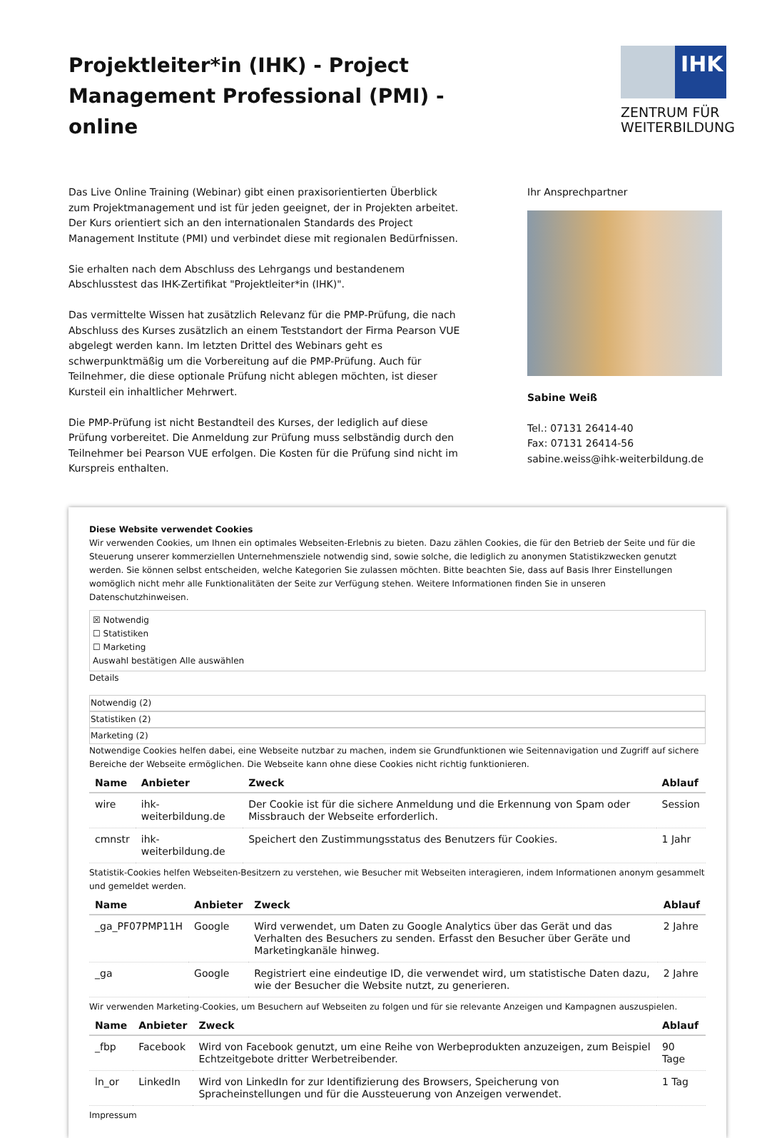Projektleiter*in (IHK) - Project Management Professional (PMI) - online
IHK
ZENTRUM FÜR WEITERBILDUNG
Das Live Online Training (Webinar) gibt einen praxisorientierten Überblick zum Projektmanagement und ist für jeden geeignet, der in Projekten arbeitet. Der Kurs orientiert sich an den internationalen Standards des Project Management Institute (PMI) und verbindet diese mit regionalen Bedürfnissen.
Sie erhalten nach dem Abschluss des Lehrgangs und bestandenem Abschlusstest das IHK-Zertifikat "Projektleiter*in (IHK)".
Das vermittelte Wissen hat zusätzlich Relevanz für die PMP-Prüfung, die nach Abschluss des Kurses zusätzlich an einem Teststandort der Firma Pearson VUE abgelegt werden kann. Im letzten Drittel des Webinars geht es schwerpunktmäßig um die Vorbereitung auf die PMP-Prüfung. Auch für Teilnehmer, die diese optionale Prüfung nicht ablegen möchten, ist dieser Kursteil ein inhaltlicher Mehrwert.
Die PMP-Prüfung ist nicht Bestandteil des Kurses, der lediglich auf diese Prüfung vorbereitet. Die Anmeldung zur Prüfung muss selbständig durch den Teilnehmer bei Pearson VUE erfolgen. Die Kosten für die Prüfung sind nicht im Kurspreis enthalten.
Ihr Ansprechpartner
Sabine Weiß
Tel.: 07131 26414-40
Fax: 07131 26414-56
sabine.weiss@ihk-weiterbildung.de
Diese Website verwendet Cookies
Wir verwenden Cookies, um Ihnen ein optimales Webseiten-Erlebnis zu bieten. Dazu zählen Cookies, die für den Betrieb der Seite und für die Steuerung unserer kommerziellen Unternehmensziele notwendig sind, sowie solche, die lediglich zu anonymen Statistikzwecken genutzt werden. Sie können selbst entscheiden, welche Kategorien Sie zulassen möchten. Bitte beachten Sie, dass auf Basis Ihrer Einstellungen womöglich nicht mehr alle Funktionalitäten der Seite zur Verfügung stehen. Weitere Informationen finden Sie in unseren Datenschutzhinweisen.
☒ Notwendig
☐ Statistiken
☐ Marketing
Auswahl bestätigen Alle auswählen
Details
Notwendig (2)
Statistiken (2)
Marketing (2)
Notwendige Cookies helfen dabei, eine Webseite nutzbar zu machen, indem sie Grundfunktionen wie Seitennavigation und Zugriff auf sichere Bereiche der Webseite ermöglichen. Die Webseite kann ohne diese Cookies nicht richtig funktionieren.
| Name | Anbieter | Zweck | Ablauf |
| --- | --- | --- | --- |
| wire | ihk-weiterbildung.de | Der Cookie ist für die sichere Anmeldung und die Erkennung von Spam oder Missbrauch der Webseite erforderlich. | Session |
| cmnstr | ihk-weiterbildung.de | Speichert den Zustimmungsstatus des Benutzers für Cookies. | 1 Jahr |
Statistik-Cookies helfen Webseiten-Besitzern zu verstehen, wie Besucher mit Webseiten interagieren, indem Informationen anonym gesammelt und gemeldet werden.
| Name | Anbieter | Zweck | Ablauf |
| --- | --- | --- | --- |
| _ga_PF07PMP11H | Google | Wird verwendet, um Daten zu Google Analytics über das Gerät und das Verhalten des Besuchers zu senden. Erfasst den Besucher über Geräte und Marketingkanäle hinweg. | 2 Jahre |
| _ga | Google | Registriert eine eindeutige ID, die verwendet wird, um statistische Daten dazu, wie der Besucher die Website nutzt, zu generieren. | 2 Jahre |
Wir verwenden Marketing-Cookies, um Besuchern auf Webseiten zu folgen und für sie relevante Anzeigen und Kampagnen auszuspielen.
| Name | Anbieter | Zweck | Ablauf |
| --- | --- | --- | --- |
| _fbp | Facebook | Wird von Facebook genutzt, um eine Reihe von Werbeprodukten anzuzeigen, zum Beispiel Echtzeitgebote dritter Werbetreibender. | 90 Tage |
| ln_or | LinkedIn | Wird von LinkedIn for zur Identifizierung des Browsers, Speicherung von Spracheinstellungen und für die Aussteuerung von Anzeigen verwendet. | 1 Tag |
Impressum